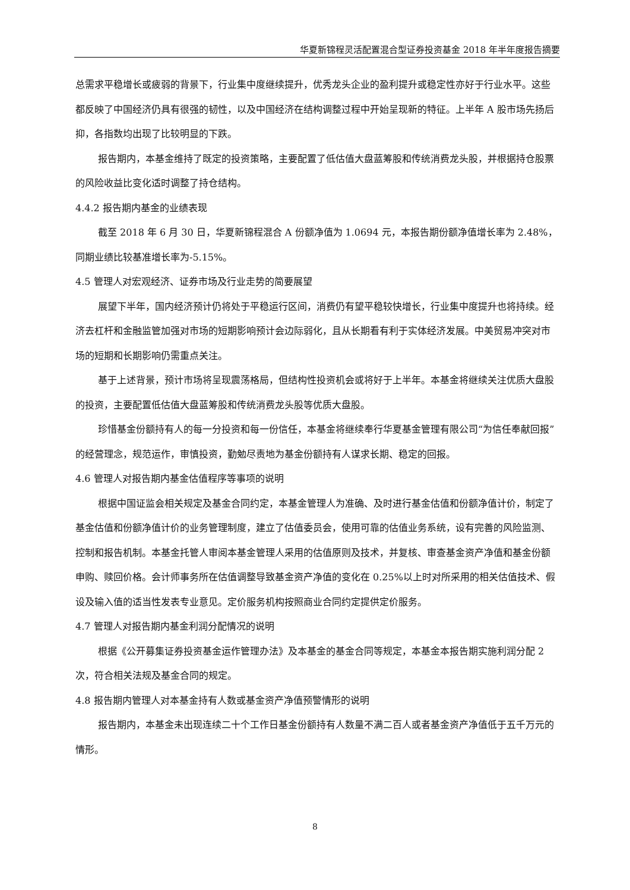华夏新锦程灵活配置混合型证券投资基金 2018 年半年度报告摘要
总需求平稳增长或疲弱的背景下，行业集中度继续提升，优秀龙头企业的盈利提升或稳定性亦好于行业水平。这些都反映了中国经济仍具有很强的韧性，以及中国经济在结构调整过程中开始呈现新的特征。上半年 A 股市场先扬后抑，各指数均出现了比较明显的下跌。
报告期内，本基金维持了既定的投资策略，主要配置了低估值大盘蓝筹股和传统消费龙头股，并根据持仓股票的风险收益比变化适时调整了持仓结构。
4.4.2 报告期内基金的业绩表现
截至 2018 年 6 月 30 日，华夏新锦程混合 A 份额净值为 1.0694 元，本报告期份额净值增长率为 2.48%，同期业绩比较基准增长率为-5.15%。
4.5 管理人对宏观经济、证券市场及行业走势的简要展望
展望下半年，国内经济预计仍将处于平稳运行区间，消费仍有望平稳较快增长，行业集中度提升也将持续。经济去杠杆和金融监管加强对市场的短期影响预计会边际弱化，且从长期看有利于实体经济发展。中美贸易冲突对市场的短期和长期影响仍需重点关注。
基于上述背景，预计市场将呈现震荡格局，但结构性投资机会或将好于上半年。本基金将继续关注优质大盘股的投资，主要配置低估值大盘蓝筹股和传统消费龙头股等优质大盘股。
珍惜基金份额持有人的每一分投资和每一份信任，本基金将继续奉行华夏基金管理有限公司“为信任奉献回报”的经营理念，规范运作，审慎投资，勤勉尽责地为基金份额持有人谋求长期、稳定的回报。
4.6 管理人对报告期内基金估值程序等事项的说明
根据中国证监会相关规定及基金合同约定，本基金管理人为准确、及时进行基金估值和份额净值计价，制定了基金估值和份额净值计价的业务管理制度，建立了估值委员会，使用可靠的估值业务系统，设有完善的风险监测、控制和报告机制。本基金托管人审阅本基金管理人采用的估值原则及技术，并复核、审查基金资产净值和基金份额申购、赎回价格。会计师事务所在估值调整导致基金资产净值的变化在 0.25%以上时对所采用的相关估值技术、假设及输入值的适当性发表专业意见。定价服务机构按照商业合同约定提供定价服务。
4.7 管理人对报告期内基金利润分配情况的说明
根据《公开募集证券投资基金运作管理办法》及本基金的基金合同等规定，本基金本报告期实施利润分配 2 次，符合相关法规及基金合同的规定。
4.8 报告期内管理人对本基金持有人数或基金资产净值预警情形的说明
报告期内，本基金未出现连续二十个工作日基金份额持有人数量不满二百人或者基金资产净值低于五千万元的情形。
8